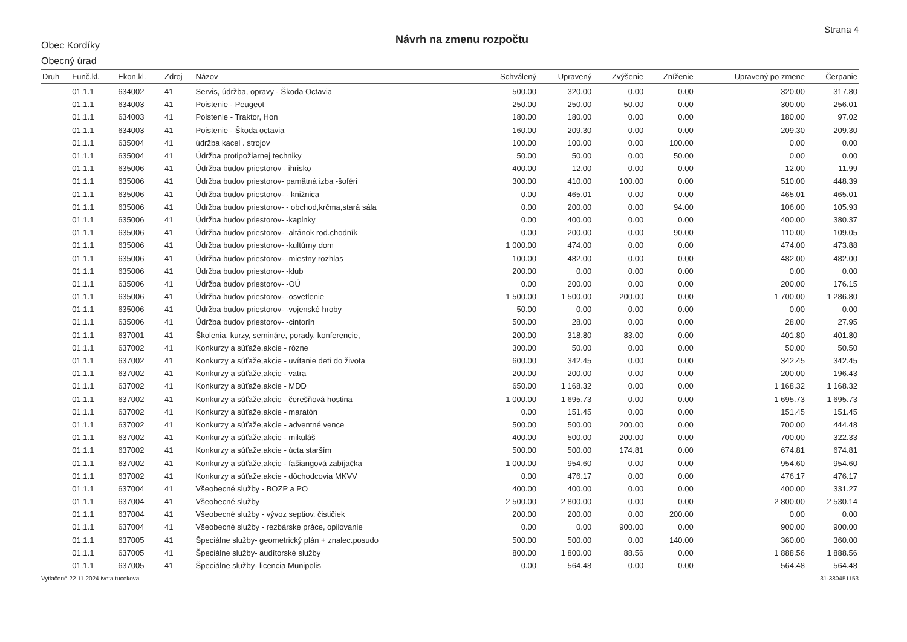Obec Kordíky
Obecný úrad
Návrh na zmenu rozpočtu
Strana 4
| Druh | Funč.kl. | Ekon.kl. | Zdroj | Názov | Schválený | Upravený | Zvýšenie | Zníženie | Upravený po zmene | Čerpanie |
| --- | --- | --- | --- | --- | --- | --- | --- | --- | --- | --- |
| | 01.1.1 | 634002 | 41 | Servis, údržba, opravy - Škoda Octavia | 500.00 | 320.00 | 0.00 | 0.00 | 320.00 | 317.80 |
| | 01.1.1 | 634003 | 41 | Poistenie - Peugeot | 250.00 | 250.00 | 50.00 | 0.00 | 300.00 | 256.01 |
| | 01.1.1 | 634003 | 41 | Poistenie - Traktor, Hon | 180.00 | 180.00 | 0.00 | 0.00 | 180.00 | 97.02 |
| | 01.1.1 | 634003 | 41 | Poistenie - Škoda octavia | 160.00 | 209.30 | 0.00 | 0.00 | 209.30 | 209.30 |
| | 01.1.1 | 635004 | 41 | údržba kacel . strojov | 100.00 | 100.00 | 0.00 | 100.00 | 0.00 | 0.00 |
| | 01.1.1 | 635004 | 41 | Údržba protipožiarnej techniky | 50.00 | 50.00 | 0.00 | 50.00 | 0.00 | 0.00 |
| | 01.1.1 | 635006 | 41 | Údržba budov priestorov - ihrisko | 400.00 | 12.00 | 0.00 | 0.00 | 12.00 | 11.99 |
| | 01.1.1 | 635006 | 41 | Údržba budov priestorov- pamätná izba -šoféri | 300.00 | 410.00 | 100.00 | 0.00 | 510.00 | 448.39 |
| | 01.1.1 | 635006 | 41 | Údržba budov priestorov- - knižnica | 0.00 | 465.01 | 0.00 | 0.00 | 465.01 | 465.01 |
| | 01.1.1 | 635006 | 41 | Údržba budov priestorov- - obchod,krčma,stará sála | 0.00 | 200.00 | 0.00 | 94.00 | 106.00 | 105.93 |
| | 01.1.1 | 635006 | 41 | Údržba budov priestorov- -kaplnky | 0.00 | 400.00 | 0.00 | 0.00 | 400.00 | 380.37 |
| | 01.1.1 | 635006 | 41 | Údržba budov priestorov- -altánok rod.chodník | 0.00 | 200.00 | 0.00 | 90.00 | 110.00 | 109.05 |
| | 01.1.1 | 635006 | 41 | Údržba budov priestorov- -kultúrny dom | 1 000.00 | 474.00 | 0.00 | 0.00 | 474.00 | 473.88 |
| | 01.1.1 | 635006 | 41 | Údržba budov priestorov- -miestny rozhlas | 100.00 | 482.00 | 0.00 | 0.00 | 482.00 | 482.00 |
| | 01.1.1 | 635006 | 41 | Údržba budov priestorov- -klub | 200.00 | 0.00 | 0.00 | 0.00 | 0.00 | 0.00 |
| | 01.1.1 | 635006 | 41 | Údržba budov priestorov- -OÚ | 0.00 | 200.00 | 0.00 | 0.00 | 200.00 | 176.15 |
| | 01.1.1 | 635006 | 41 | Údržba budov priestorov- -osvetlenie | 1 500.00 | 1 500.00 | 200.00 | 0.00 | 1 700.00 | 1 286.80 |
| | 01.1.1 | 635006 | 41 | Údržba budov priestorov- -vojenské hroby | 50.00 | 0.00 | 0.00 | 0.00 | 0.00 | 0.00 |
| | 01.1.1 | 635006 | 41 | Údržba budov priestorov- -cintorín | 500.00 | 28.00 | 0.00 | 0.00 | 28.00 | 27.95 |
| | 01.1.1 | 637001 | 41 | Školenia, kurzy, semináre, porady, konferencie, | 200.00 | 318.80 | 83.00 | 0.00 | 401.80 | 401.80 |
| | 01.1.1 | 637002 | 41 | Konkurzy a súťaže,akcie - rôzne | 300.00 | 50.00 | 0.00 | 0.00 | 50.00 | 50.50 |
| | 01.1.1 | 637002 | 41 | Konkurzy a súťaže,akcie - uvítanie detí do života | 600.00 | 342.45 | 0.00 | 0.00 | 342.45 | 342.45 |
| | 01.1.1 | 637002 | 41 | Konkurzy a súťaže,akcie - vatra | 200.00 | 200.00 | 0.00 | 0.00 | 200.00 | 196.43 |
| | 01.1.1 | 637002 | 41 | Konkurzy a súťaže,akcie - MDD | 650.00 | 1 168.32 | 0.00 | 0.00 | 1 168.32 | 1 168.32 |
| | 01.1.1 | 637002 | 41 | Konkurzy a súťaže,akcie - čerešňová hostina | 1 000.00 | 1 695.73 | 0.00 | 0.00 | 1 695.73 | 1 695.73 |
| | 01.1.1 | 637002 | 41 | Konkurzy a súťaže,akcie - maratón | 0.00 | 151.45 | 0.00 | 0.00 | 151.45 | 151.45 |
| | 01.1.1 | 637002 | 41 | Konkurzy a súťaže,akcie - adventné vence | 500.00 | 500.00 | 200.00 | 0.00 | 700.00 | 444.48 |
| | 01.1.1 | 637002 | 41 | Konkurzy a súťaže,akcie - mikuláš | 400.00 | 500.00 | 200.00 | 0.00 | 700.00 | 322.33 |
| | 01.1.1 | 637002 | 41 | Konkurzy a súťaže,akcie - úcta starším | 500.00 | 500.00 | 174.81 | 0.00 | 674.81 | 674.81 |
| | 01.1.1 | 637002 | 41 | Konkurzy a súťaže,akcie - fašiangová zabíjačka | 1 000.00 | 954.60 | 0.00 | 0.00 | 954.60 | 954.60 |
| | 01.1.1 | 637002 | 41 | Konkurzy a súťaže,akcie - dôchodcovia MKVV | 0.00 | 476.17 | 0.00 | 0.00 | 476.17 | 476.17 |
| | 01.1.1 | 637004 | 41 | Všeobecné služby - BOZP a PO | 400.00 | 400.00 | 0.00 | 0.00 | 400.00 | 331.27 |
| | 01.1.1 | 637004 | 41 | Všeobecné služby | 2 500.00 | 2 800.00 | 0.00 | 0.00 | 2 800.00 | 2 530.14 |
| | 01.1.1 | 637004 | 41 | Všeobecné služby - vývoz septiov, čističiek | 200.00 | 200.00 | 0.00 | 200.00 | 0.00 | 0.00 |
| | 01.1.1 | 637004 | 41 | Všeobecné služby - rezbárske práce, opilovanie | 0.00 | 0.00 | 900.00 | 0.00 | 900.00 | 900.00 |
| | 01.1.1 | 637005 | 41 | Špeciálne služby- geometrický plán + znalec.posudo | 500.00 | 500.00 | 0.00 | 140.00 | 360.00 | 360.00 |
| | 01.1.1 | 637005 | 41 | Špeciálne služby- audítorské služby | 800.00 | 1 800.00 | 88.56 | 0.00 | 1 888.56 | 1 888.56 |
| | 01.1.1 | 637005 | 41 | Špeciálne služby- licencia Munipolis | 0.00 | 564.48 | 0.00 | 0.00 | 564.48 | 564.48 |
Vytlačené 22.11.2024 iveta.tucekova 31-380451153